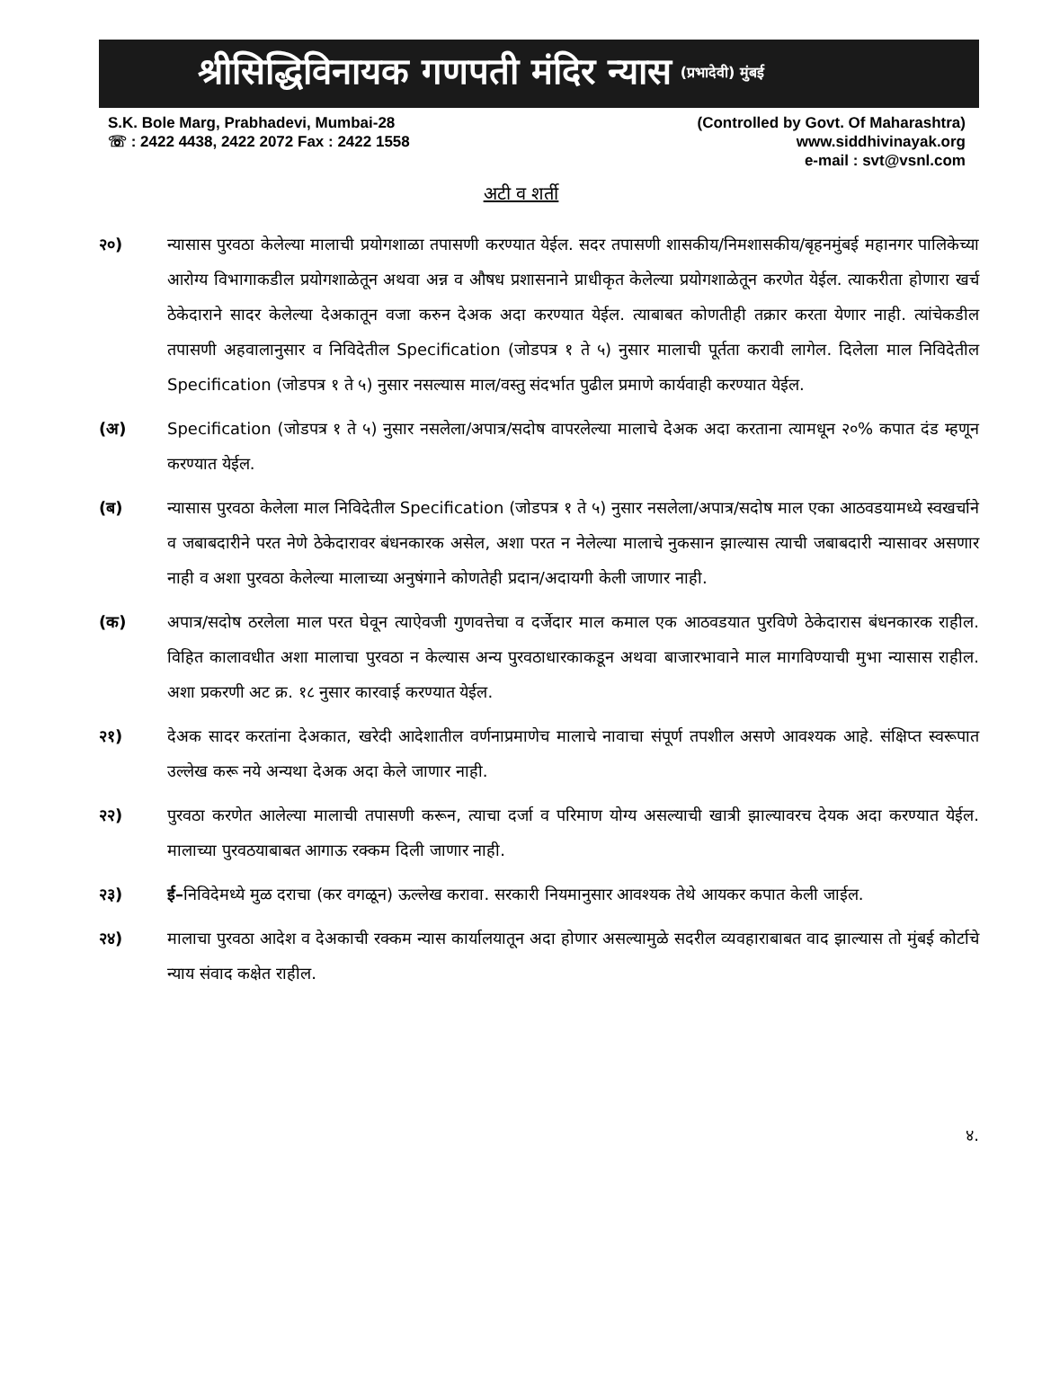श्रीसिद्धिविनायक गणपती मंदिर न्यास (प्रभादेवी) मुंबई
S.K. Bole Marg, Prabhadevi, Mumbai-28
☏ : 2422 4438, 2422 2072 Fax : 2422 1558
(Controlled by Govt. Of Maharashtra)
www.siddhivinayak.org
e-mail : svt@vsnl.com
अटी व शर्ती
२०) न्यासास पुरवठा केलेल्या मालाची प्रयोगशाळा तपासणी करण्यात येईल. सदर तपासणी शासकीय/निमशासकीय/बृहनमुंबई महानगर पालिकेच्या आरोग्य विभागाकडील प्रयोगशाळेतून अथवा अन्न व औषध प्रशासनाने प्राधीकृत केलेल्या प्रयोगशाळेतून करणेत येईल. त्याकरीता होणारा खर्च ठेकेदाराने सादर केलेल्या देअकातून वजा करुन देअक अदा करण्यात येईल. त्याबाबत कोणतीही तक्रार करता येणार नाही. त्यांचेकडील तपासणी अहवालानुसार व निविदेतील Specification (जोडपत्र १ ते ५) नुसार मालाची पूर्तता करावी लागेल. दिलेला माल निविदेतील Specification (जोडपत्र १ ते ५) नुसार नसल्यास माल/वस्तु संदर्भात पुढील प्रमाणे कार्यवाही करण्यात येईल.
(अ) Specification (जोडपत्र १ ते ५) नुसार नसलेला/अपात्र/सदोष वापरलेल्या मालाचे देअक अदा करताना त्यामधून २०% कपात दंड म्हणून करण्यात येईल.
(ब) न्यासास पुरवठा केलेला माल निविदेतील Specification (जोडपत्र १ ते ५) नुसार नसलेला/अपात्र/सदोष माल एका आठवडयामध्ये स्वखर्चाने व जबाबदारीने परत नेणे ठेकेदारावर बंधनकारक असेल, अशा परत न नेलेल्या मालाचे नुकसान झाल्यास त्याची जबाबदारी न्यासावर असणार नाही व अशा पुरवठा केलेल्या मालाच्या अनुषंगाने कोणतेही प्रदान/अदायगी केली जाणार नाही.
(क) अपात्र/सदोष ठरलेला माल परत घेवून त्याऐवजी गुणवत्तेचा व दर्जेदार माल कमाल एक आठवडयात पुरविणे ठेकेदारास बंधनकारक राहील. विहित कालावधीत अशा मालाचा पुरवठा न केल्यास अन्य पुरवठाधारकाकडून अथवा बाजारभावाने माल मागविण्याची मुभा न्यासास राहील. अशा प्रकरणी अट क्र. १८ नुसार कारवाई करण्यात येईल.
२१) देअक सादर करतांना देअकात, खरेदी आदेशातील वर्णनाप्रमाणेच मालाचे नावाचा संपूर्ण तपशील असणे आवश्यक आहे. संक्षिप्त स्वरूपात उल्लेख करू नये अन्यथा देअक अदा केले जाणार नाही.
२२) पुरवठा करणेत आलेल्या मालाची तपासणी करून, त्याचा दर्जा व परिमाण योग्य असल्याची खात्री झाल्यावरच देयक अदा करण्यात येईल. मालाच्या पुरवठयाबाबत आगाऊ रक्कम दिली जाणार नाही.
२३) ई–निविदेमध्ये मुळ दराचा (कर वगळून) ऊल्लेख करावा. सरकारी नियमानुसार आवश्यक तेथे आयकर कपात केली जाईल.
२४) मालाचा पुरवठा आदेश व देअकाची रक्कम न्यास कार्यालयातून अदा होणार असल्यामुळे सदरील व्यवहाराबाबत वाद झाल्यास तो मुंबई कोर्टाचे न्याय संवाद कक्षेत राहील.
४.